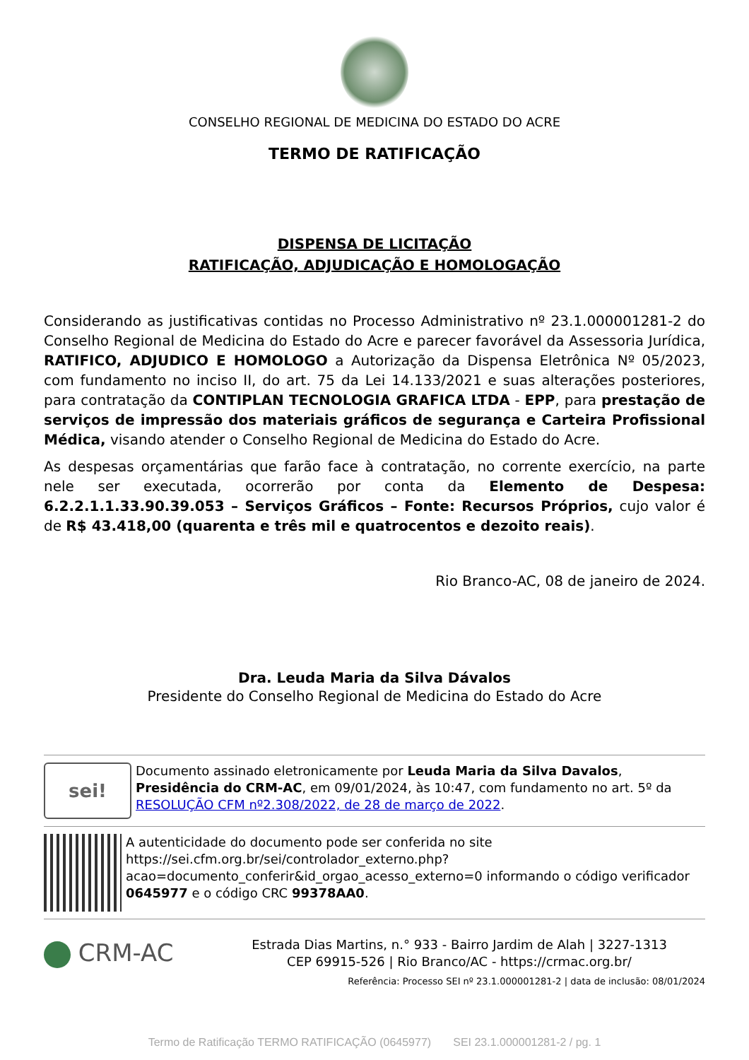CONSELHO REGIONAL DE MEDICINA DO ESTADO DO ACRE
TERMO DE RATIFICAÇÃO
DISPENSA DE LICITAÇÃO
RATIFICAÇÃO, ADJUDICAÇÃO E HOMOLOGAÇÃO
Considerando as justificativas contidas no Processo Administrativo nº 23.1.000001281-2 do Conselho Regional de Medicina do Estado do Acre e parecer favorável da Assessoria Jurídica, RATIFICO, ADJUDICO E HOMOLOGO a Autorização da Dispensa Eletrônica Nº 05/2023, com fundamento no inciso II, do art. 75 da Lei 14.133/2021 e suas alterações posteriores, para contratação da CONTIPLAN TECNOLOGIA GRAFICA LTDA - EPP, para prestação de serviços de impressão dos materiais gráficos de segurança e Carteira Profissional Médica, visando atender o Conselho Regional de Medicina do Estado do Acre.
As despesas orçamentárias que farão face à contratação, no corrente exercício, na parte nele ser executada, ocorrerão por conta da Elemento de Despesa: 6.2.2.1.1.33.90.39.053 – Serviços Gráficos – Fonte: Recursos Próprios, cujo valor é de R$ 43.418,00 (quarenta e três mil e quatrocentos e dezoito reais).
Rio Branco-AC, 08 de janeiro de 2024.
Dra. Leuda Maria da Silva Dávalos
Presidente do Conselho Regional de Medicina do Estado do Acre
sei!
Documento assinado eletronicamente por Leuda Maria da Silva Davalos, Presidência do CRM-AC, em 09/01/2024, às 10:47, com fundamento no art. 5º da RESOLUÇÃO CFM nº2.308/2022, de 28 de março de 2022.
A autenticidade do documento pode ser conferida no site https://sei.cfm.org.br/sei/controlador_externo.php?acao=documento_conferir&id_orgao_acesso_externo=0 informando o código verificador 0645977 e o código CRC 99378AA0.
CRM-AC
Estrada Dias Martins, n.° 933 - Bairro Jardim de Alah | 3227-1313
CEP 69915-526 | Rio Branco/AC - https://crmac.org.br/
Referência: Processo SEI nº 23.1.000001281-2 | data de inclusão: 08/01/2024
Termo de Ratificação TERMO RATIFICAÇÃO (0645977) SEI 23.1.000001281-2 / pg. 1